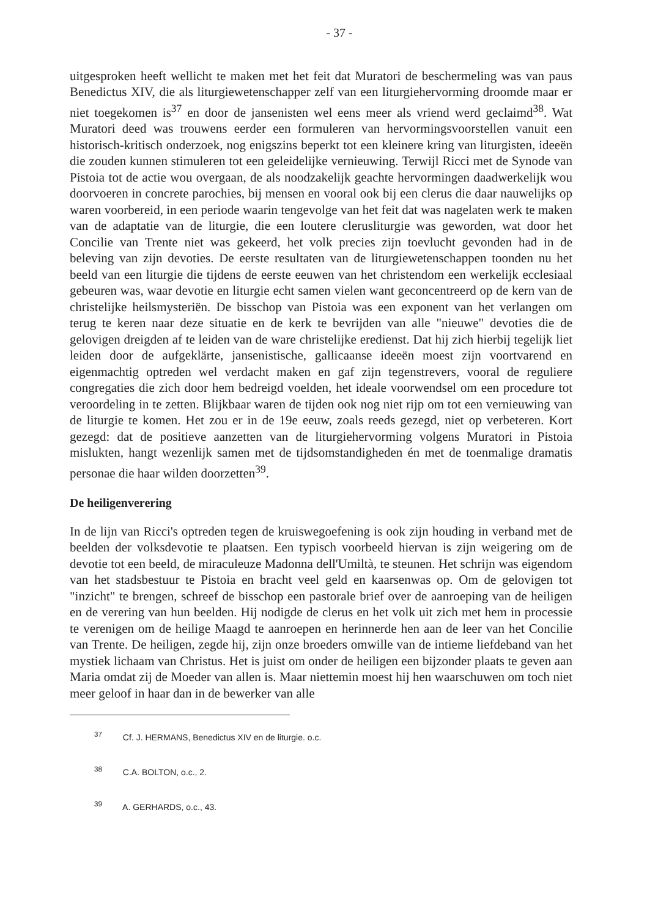- 37 -
uitgesproken heeft wellicht te maken met het feit dat Muratori de beschermeling was van paus Benedictus XIV, die als liturgiewetenschapper zelf van een liturgiehervorming droomde maar er niet toegekomen is<sup>37</sup> en door de jansenisten wel eens meer als vriend werd geclaimd<sup>38</sup>. Wat Muratori deed was trouwens eerder een formuleren van hervormingsvoorstellen vanuit een historisch-kritisch onderzoek, nog enigszins beperkt tot een kleinere kring van liturgisten, ideeën die zouden kunnen stimuleren tot een geleidelijke vernieuwing. Terwijl Ricci met de Synode van Pistoia tot de actie wou overgaan, de als noodzakelijk geachte hervormingen daadwerkelijk wou doorvoeren in concrete parochies, bij mensen en vooral ook bij een clerus die daar nauwelijks op waren voorbereid, in een periode waarin tengevolge van het feit dat was nagelaten werk te maken van de adaptatie van de liturgie, die een loutere clerusliturgie was geworden, wat door het Concilie van Trente niet was gekeerd, het volk precies zijn toevlucht gevonden had in de beleving van zijn devoties. De eerste resultaten van de liturgiewetenschappen toonden nu het beeld van een liturgie die tijdens de eerste eeuwen van het christendom een werkelijk ecclesiaal gebeuren was, waar devotie en liturgie echt samen vielen want geconcentreerd op de kern van de christelijke heilsmysteriën. De bisschop van Pistoia was een exponent van het verlangen om terug te keren naar deze situatie en de kerk te bevrijden van alle "nieuwe" devoties die de gelovigen dreigden af te leiden van de ware christelijke eredienst. Dat hij zich hierbij tegelijk liet leiden door de aufgeklärte, jansenistische, gallicaanse ideeën moest zijn voortvarend en eigenmachtig optreden wel verdacht maken en gaf zijn tegenstrevers, vooral de reguliere congregaties die zich door hem bedreigd voelden, het ideale voorwendsel om een procedure tot veroordeling in te zetten. Blijkbaar waren de tijden ook nog niet rijp om tot een vernieuwing van de liturgie te komen. Het zou er in de 19e eeuw, zoals reeds gezegd, niet op verbeteren. Kort gezegd: dat de positieve aanzetten van de liturgiehervorming volgens Muratori in Pistoia mislukten, hangt wezenlijk samen met de tijdsomstandigheden én met de toenmalige dramatis personae die haar wilden doorzetten<sup>39</sup>.
De heiligenverering
In de lijn van Ricci's optreden tegen de kruiswegoefening is ook zijn houding in verband met de beelden der volksdevotie te plaatsen. Een typisch voorbeeld hiervan is zijn weigering om de devotie tot een beeld, de miraculeuze Madonna dell'Umiltà, te steunen. Het schrijn was eigendom van het stadsbestuur te Pistoia en bracht veel geld en kaarsenwas op. Om de gelovigen tot "inzicht" te brengen, schreef de bisschop een pastorale brief over de aanroeping van de heiligen en de verering van hun beelden. Hij nodigde de clerus en het volk uit zich met hem in processie te verenigen om de heilige Maagd te aanroepen en herinnerde hen aan de leer van het Concilie van Trente. De heiligen, zegde hij, zijn onze broeders omwille van de intieme liefdeband van het mystiek lichaam van Christus. Het is juist om onder de heiligen een bijzonder plaats te geven aan Maria omdat zij de Moeder van allen is. Maar niettemin moest hij hen waarschuwen om toch niet meer geloof in haar dan in de bewerker van alle
<sup>37</sup> Cf. J. HERMANS, Benedictus XIV en de liturgie. o.c.
<sup>38</sup> C.A. BOLTON, o.c., 2.
<sup>39</sup> A. GERHARDS, o.c., 43.